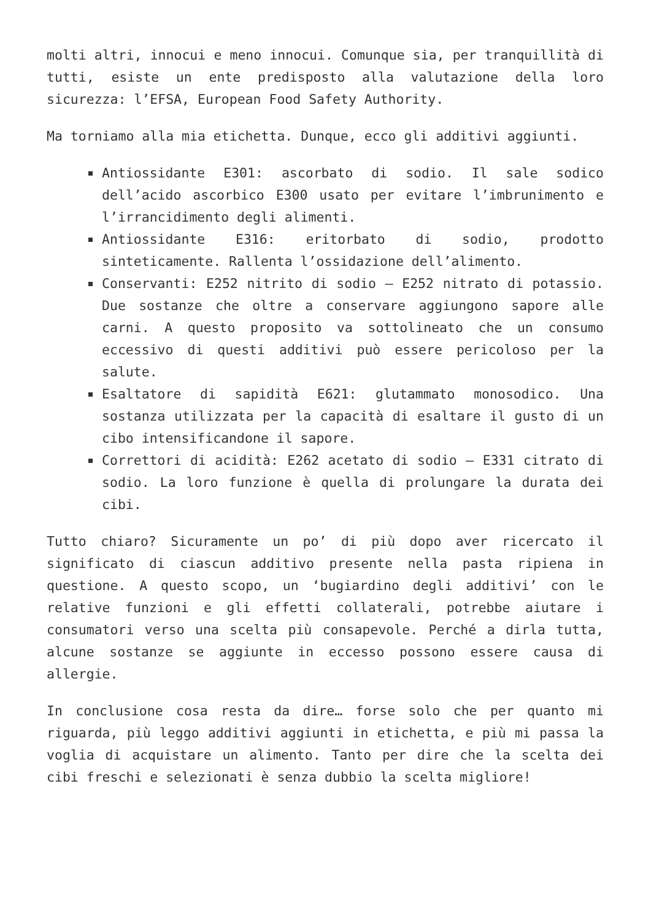molti altri, innocui e meno innocui. Comunque sia, per tranquillità di tutti, esiste un ente predisposto alla valutazione della loro sicurezza: l’EFSA, European Food Safety Authority.
Ma torniamo alla mia etichetta. Dunque, ecco gli additivi aggiunti.
Antiossidante E301: ascorbato di sodio. Il sale sodico dell’acido ascorbico E300 usato per evitare l’imbrunimento e l’irrancidimento degli alimenti.
Antiossidante E316: eritorbato di sodio, prodotto sinteticamente. Rallenta l’ossidazione dell’alimento.
Conservanti: E252 nitrito di sodio – E252 nitrato di potassio. Due sostanze che oltre a conservare aggiungono sapore alle carni. A questo proposito va sottolineato che un consumo eccessivo di questi additivi può essere pericoloso per la salute.
Esaltatore di sapidità E621: glutammato monosodico. Una sostanza utilizzata per la capacità di esaltare il gusto di un cibo intensificandone il sapore.
Correttori di acidità: E262 acetato di sodio – E331 citrato di sodio. La loro funzione è quella di prolungare la durata dei cibi.
Tutto chiaro? Sicuramente un po’ di più dopo aver ricercato il significato di ciascun additivo presente nella pasta ripiena in questione. A questo scopo, un ‘bugiardino degli additivi’ con le relative funzioni e gli effetti collaterali, potrebbe aiutare i consumatori verso una scelta più consapevole. Perché a dirla tutta, alcune sostanze se aggiunte in eccesso possono essere causa di allergie.
In conclusione cosa resta da dire… forse solo che per quanto mi riguarda, più leggo additivi aggiunti in etichetta, e più mi passa la voglia di acquistare un alimento. Tanto per dire che la scelta dei cibi freschi e selezionati è senza dubbio la scelta migliore!